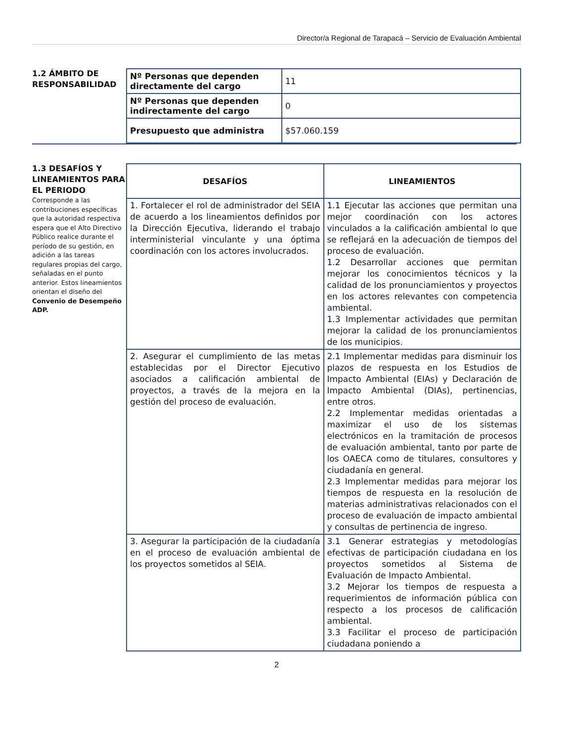Director/a Regional de Tarapacá – Servicio de Evaluación Ambiental
1.2 ÁMBITO DE RESPONSABILIDAD
| Nº Personas que dependen directamente del cargo | 11 |
| Nº Personas que dependen indirectamente del cargo | 0 |
| Presupuesto que administra | $57.060.159 |
1.3 DESAFÍOS Y LINEAMIENTOS PARA EL PERIODO
Corresponde a las contribuciones específicas que la autoridad respectiva espera que el Alto Directivo Público realice durante el período de su gestión, en adición a las tareas regulares propias del cargo, señaladas en el punto anterior. Estos lineamientos orientan el diseño del Convenio de Desempeño ADP.
| DESAFÍOS | LINEAMIENTOS |
| --- | --- |
| 1. Fortalecer el rol de administrador del SEIA de acuerdo a los lineamientos definidos por la Dirección Ejecutiva, liderando el trabajo interministerial vinculante y una óptima coordinación con los actores involucrados. | 1.1 Ejecutar las acciones que permitan una mejor coordinación con los actores vinculados a la calificación ambiental lo que se reflejará en la adecuación de tiempos del proceso de evaluación. 1.2 Desarrollar acciones que permitan mejorar los conocimientos técnicos y la calidad de los pronunciamientos y proyectos en los actores relevantes con competencia ambiental. 1.3 Implementar actividades que permitan mejorar la calidad de los pronunciamientos de los municipios. |
| 2. Asegurar el cumplimiento de las metas establecidas por el Director Ejecutivo asociados a calificación ambiental de proyectos, a través de la mejora en la gestión del proceso de evaluación. | 2.1 Implementar medidas para disminuir los plazos de respuesta en los Estudios de Impacto Ambiental (EIAs) y Declaración de Impacto Ambiental (DIAs), pertinencias, entre otros. 2.2 Implementar medidas orientadas a maximizar el uso de los sistemas electrónicos en la tramitación de procesos de evaluación ambiental, tanto por parte de los OAECA como de titulares, consultores y ciudadanía en general. 2.3 Implementar medidas para mejorar los tiempos de respuesta en la resolución de materias administrativas relacionados con el proceso de evaluación de impacto ambiental y consultas de pertinencia de ingreso. |
| 3. Asegurar la participación de la ciudadanía en el proceso de evaluación ambiental de los proyectos sometidos al SEIA. | 3.1 Generar estrategias y metodologías efectivas de participación ciudadana en los proyectos sometidos al Sistema de Evaluación de Impacto Ambiental. 3.2 Mejorar los tiempos de respuesta a requerimientos de información pública con respecto a los procesos de calificación ambiental. 3.3 Facilitar el proceso de participación ciudadana poniendo a |
2